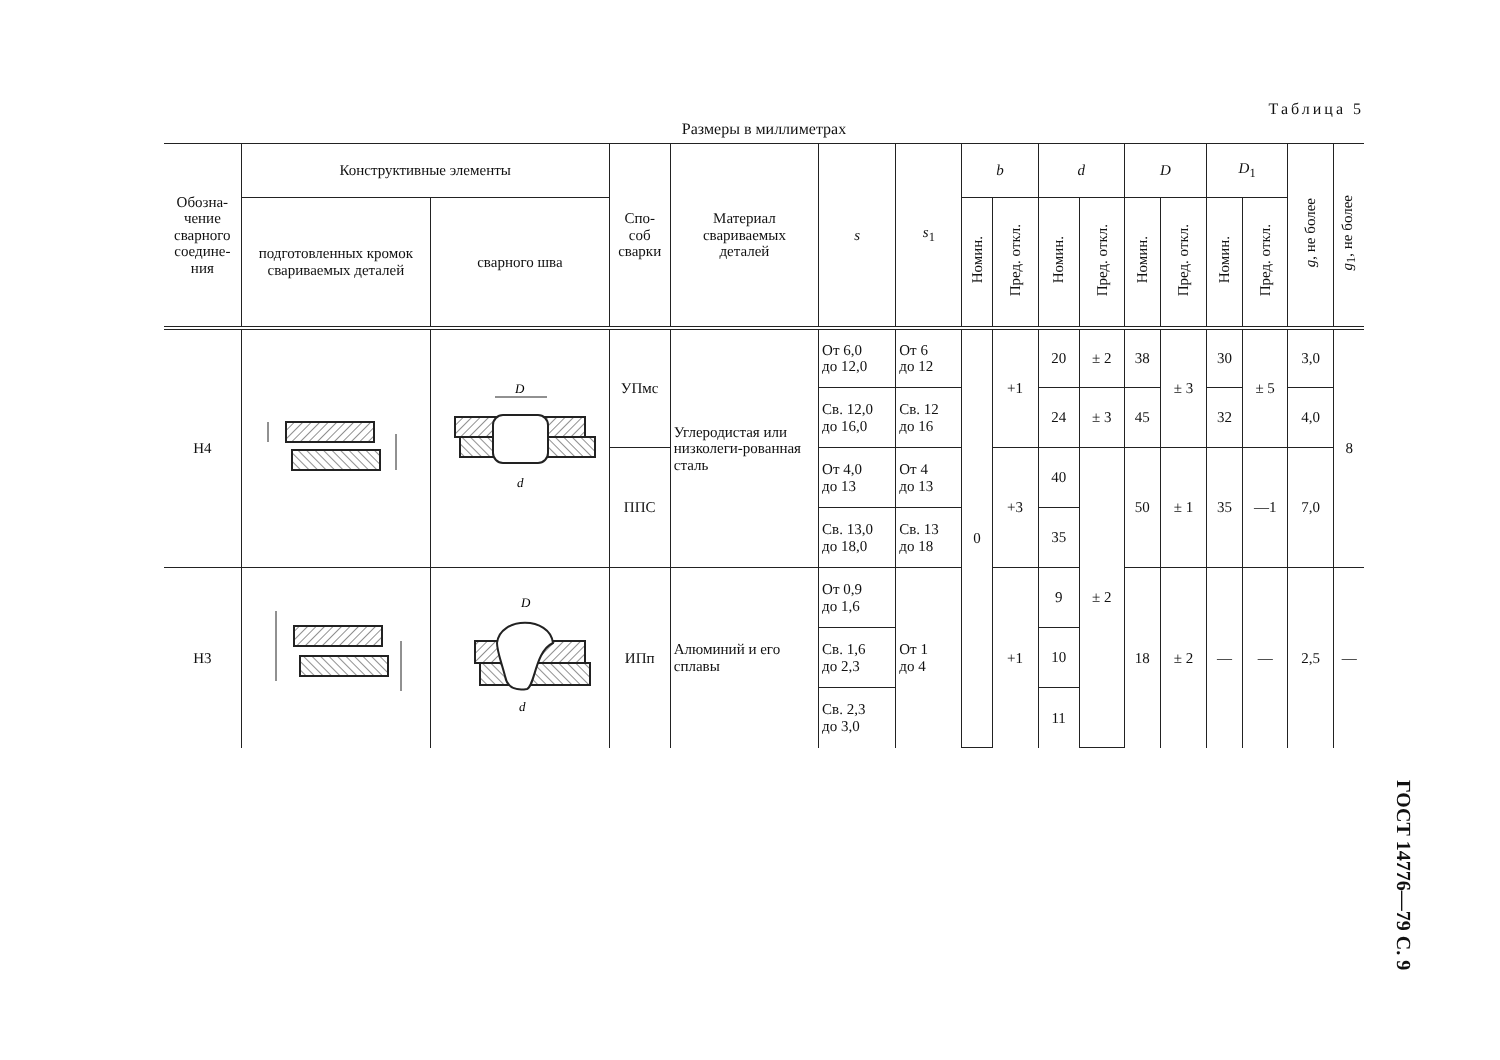Таблица 5
Размеры в миллиметрах
| Обозна- чение сварного соедине- ния | Конструктивные элементы | | Спо- соб сварки | Материал свариваемых деталей | s | s<sub>1</sub> | b | | d | | D | | D<sub>1</sub> | | g , не более | g<sub>1</sub>, не более |
| --- | --- | --- | --- | --- | --- | --- | --- | --- | --- | --- | --- | --- | --- | --- | --- | --- |
| | подготовленных кромок свариваемых деталей | сварного шва | | | | | Номин. | Пред. откл. | Номин. | Пред. откл. | Номин. | Пред. откл. | Номин. | Пред. откл. | | |
| Н4 | | D d | УПмс | Углеродистая или низколеги-рованная сталь | От 6,0 до 12,0 | От 6 до 12 | 0 | +1 | 20 | ± 2 | 38 | ± 3 | 30 | ± 5 | 3,0 | 8 |
| | | | | | Св. 12,0 до 16,0 | Св. 12 до 16 | | | 24 | ± 3 | 45 | | 32 | | 4,0 | |
| | | | ППС | | От 4,0 до 13 | От 4 до 13 | | +3 | 40 | ± 2 | 50 | ± 1 | 35 | —1 | 7,0 | |
| | | | | | Св. 13,0 до 18,0 | Св. 13 до 18 | | | 35 | | | | | | | |
| Н3 | | D d | ИПп | Алюминий и его сплавы | От 0,9 до 1,6 | От 1 до 4 | | +1 | 9 | | 18 | ± 2 | — | — | 2,5 | — |
| | | | | | Св. 1,6 до 2,3 | | | | 10 | | | | | | | |
| | | | | | Св. 2,3 до 3,0 | | | | 11 | | | | | | | |
ГОСТ 14776—79 С. 9